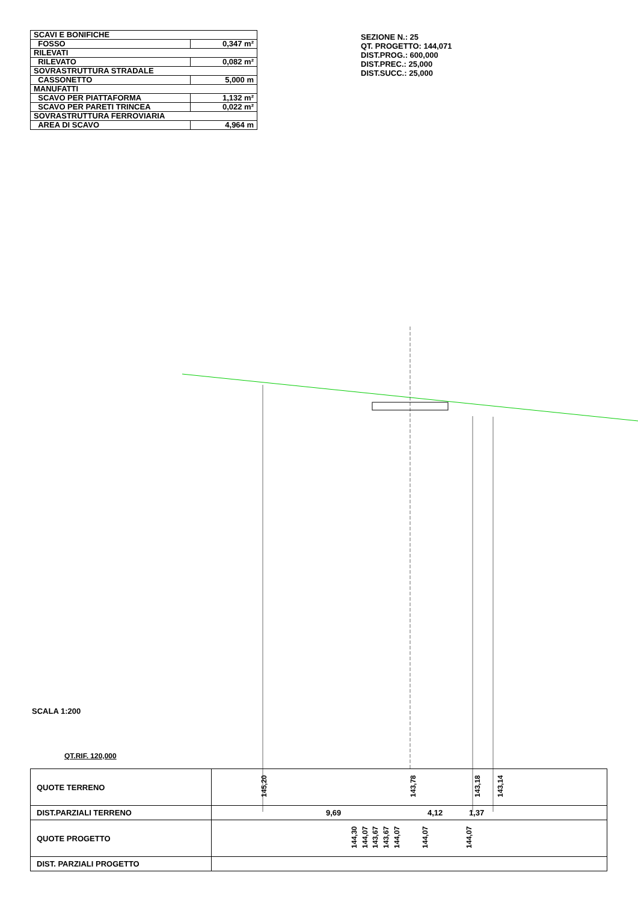| SCAVI E BONIFICHE | |
| FOSSO | 0,347 m² |
| RILEVATI | |
| RILEVATO | 0,082 m² |
| SOVRASTRUTTURA STRADALE | |
| CASSONETTO | 5,000 m |
| MANUFATTI | |
| SCAVO PER PIATTAFORMA | 1,132 m² |
| SCAVO PER PARETI TRINCEA | 0,022 m² |
| SOVRASTRUTTURA FERROVIARIA | |
| AREA DI SCAVO | 4,964 m |
SEZIONE N.: 25
QT. PROGETTO: 144,071
DIST.PROG.: 600,000
DIST.PREC.: 25,000
DIST.SUCC.: 25,000
SCALA 1:200
QT.RIF. 120,000
| QUOTE TERRENO | 145,20 143,78 143,18 143,14 |
| DIST.PARZIALI TERRENO | 9,69 4,12 1,37 |
| QUOTE PROGETTO | 144,30 144,07 143,67 143,67 144,07 144,07 144,07 |
| DIST. PARZIALI PROGETTO | |